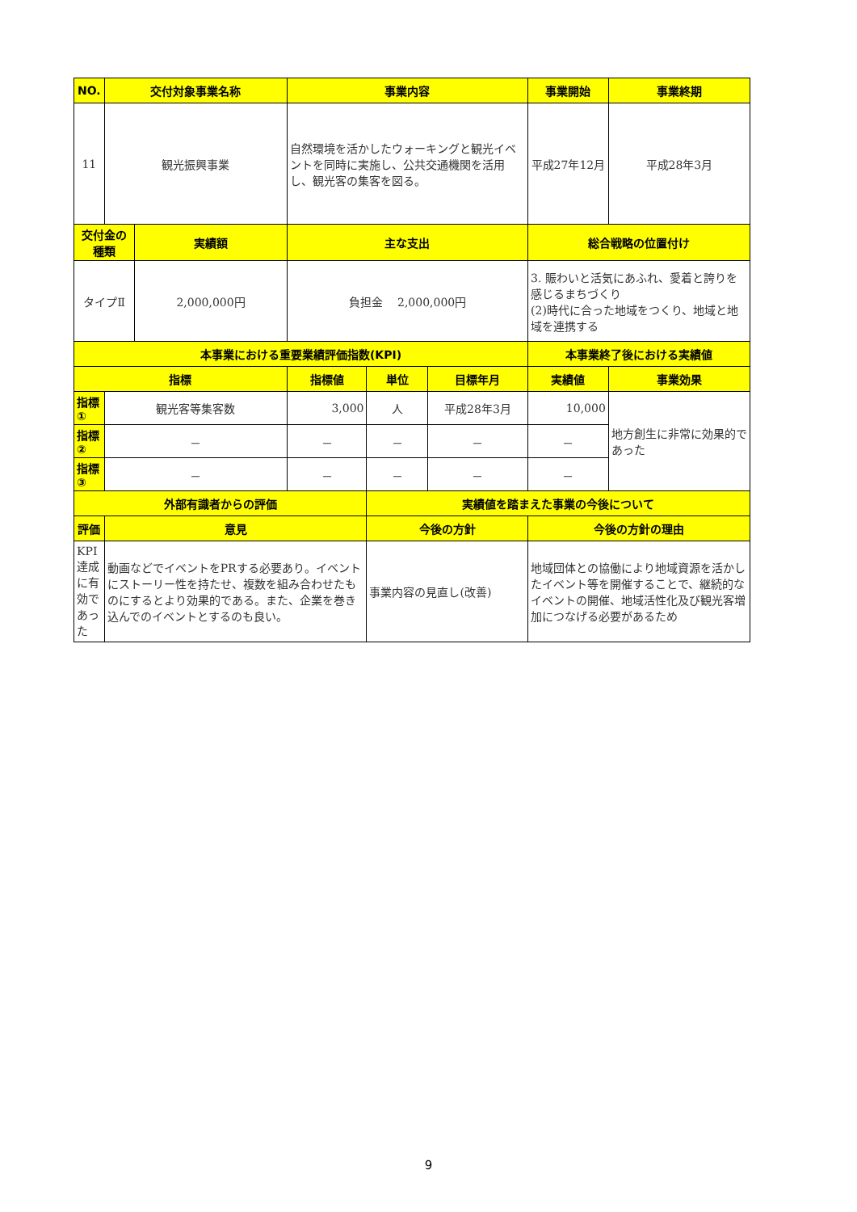| NO. | 交付対象事業名称 | | 事業内容 | | | 事業開始 | 事業終期 |
| --- | --- | --- | --- | --- | --- | --- | --- |
| 11 | 観光振興事業 | | 自然環境を活かしたウォーキングと観光イベントを同時に実施し、公共交通機関を活用し、観光客の集客を図る。 | | | 平成27年12月 | 平成28年3月 |
| 交付金の種類 | | 実績額 | 主な支出 | | | 総合戦略の位置付け | |
| タイプⅡ | | 2,000,000円 | 負担金 2,000,000円 | | | 3. 賑わいと活気にあふれ、愛着と誇りを感じるまちづくり (2)時代に合った地域をつくり、地域と地域を連携する | |
| 本事業における重要業績評価指数(KPI) | | | | | | 本事業終了後における実績値 | |
| 指標 | | | 指標値 | 単位 | 目標年月 | 実績値 | 事業効果 |
| 指標① | 観光客等集客数 | | 3,000 | 人 | 平成28年3月 | 10,000 | 地方創生に非常に効果的であった |
| 指標② | － | | － | － | － | － | |
| 指標③ | － | | － | － | － | － | |
| 外部有識者からの評価 | | | | 実績値を踏まえた事業の今後について | | | |
| 評価 | 意見 | | | 今後の方針 | | 今後の方針の理由 | |
| KPI達成に有効であった | 動画などでイベントをPRする必要あり。イベントにストーリー性を持たせ、複数を組み合わせたものにするとより効果的である。また、企業を巻き込んでのイベントとするのも良い。 | | | 事業内容の見直し(改善) | | 地域団体との協働により地域資源を活かしたイベント等を開催することで、継続的なイベントの開催、地域活性化及び観光客増加につなげる必要があるため | |
9